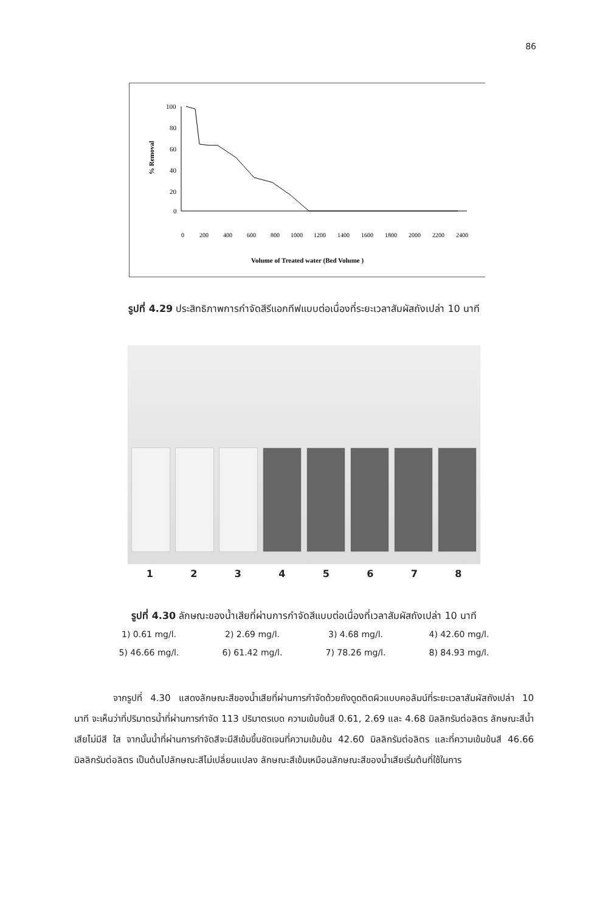86
% Removal
100
80
60
40
20
0
0
200
400
600
800
1000
1200
1400
1600
1800
2000
2200
2400
Volume of Treated water (Bed Volume )
รูปที่ 4.29 ประสิทธิภาพการกำจัดสีรีแอกทีฟแบบต่อเนื่องที่ระยะเวลาสัมผัสถังเปล่า 10 นาที
12345678
รูปที่ 4.30 ลักษณะของน้ำเสียที่ผ่านการกำจัดสีแบบต่อเนื่องที่เวลาสัมผัสถังเปล่า 10 นาที
1) 0.61 mg/l. 2) 2.69 mg/l. 3) 4.68 mg/l. 4) 42.60 mg/l. 5) 46.66 mg/l. 6) 61.42 mg/l. 7) 78.26 mg/l. 8) 84.93 mg/l.
จากรูปที่ 4.30 แสดงลักษณะสีของน้ำเสียที่ผ่านการกำจัดด้วยถังดูดติดผิวแบบคอลัมน์ที่ระยะเวลาสัมผัสถังเปล่า 10 นาที จะเห็นว่าที่ปริมาตรน้ำที่ผ่านการกำจัด 113 ปริมาตรเบด ความเข้มข้นสี 0.61, 2.69 และ 4.68 มิลลิกรัมต่อลิตร ลักษณะสีน้ำเสียไม่มีสี ใส จากนั้นน้ำที่ผ่านการกำจัดสีจะมีสีเข้มขึ้นชัดเจนที่ความเข้มข้น 42.60 มิลลิกรัมต่อลิตร และที่ความเข้มข้นสี 46.66 มิลลิกรัมต่อลิตร เป็นต้นไปลักษณะสีไม่เปลี่ยนแปลง ลักษณะสีเข้มเหมือนลักษณะสีของน้ำเสียเริ่มต้นที่ใช้ในการ